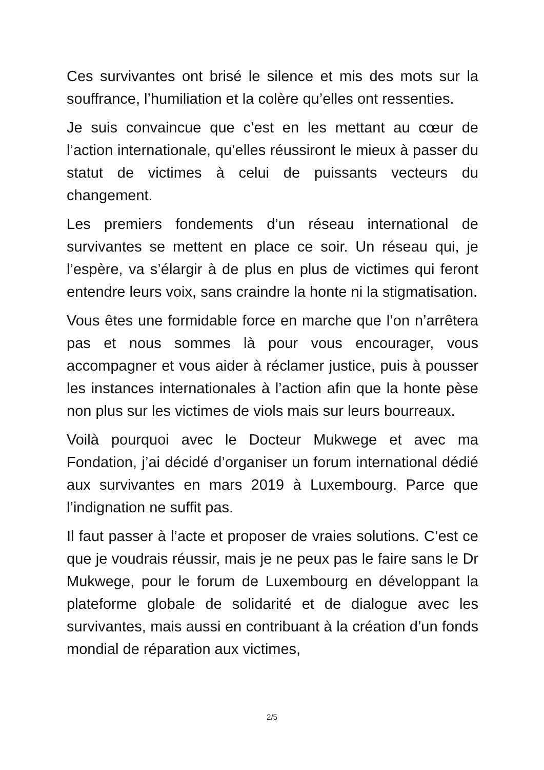Ces survivantes ont brisé le silence et mis des mots sur la souffrance, l’humiliation et la colère qu’elles ont ressenties.
Je suis convaincue que c’est en les mettant au cœur de l’action internationale, qu’elles réussiront le mieux à passer du statut de victimes à celui de puissants vecteurs du changement.
Les premiers fondements d’un réseau international de survivantes se mettent en place ce soir. Un réseau qui, je l’espère, va s’élargir à de plus en plus de victimes qui feront entendre leurs voix, sans craindre la honte ni la stigmatisation.
Vous êtes une formidable force en marche que l’on n’arrêtera pas et nous sommes là pour vous encourager, vous accompagner et vous aider à réclamer justice, puis à pousser les instances internationales à l’action afin que la honte pèse non plus sur les victimes de viols mais sur leurs bourreaux.
Voilà pourquoi avec le Docteur Mukwege et avec ma Fondation, j’ai décidé d’organiser un forum international dédié aux survivantes en mars 2019 à Luxembourg. Parce que l’indignation ne suffit pas.
Il faut passer à l’acte et proposer de vraies solutions. C’est ce que je voudrais réussir, mais je ne peux pas le faire sans le Dr Mukwege, pour le forum de Luxembourg en développant la plateforme globale de solidarité et de dialogue avec les survivantes, mais aussi en contribuant à la création d’un fonds mondial de réparation aux victimes,
2/5